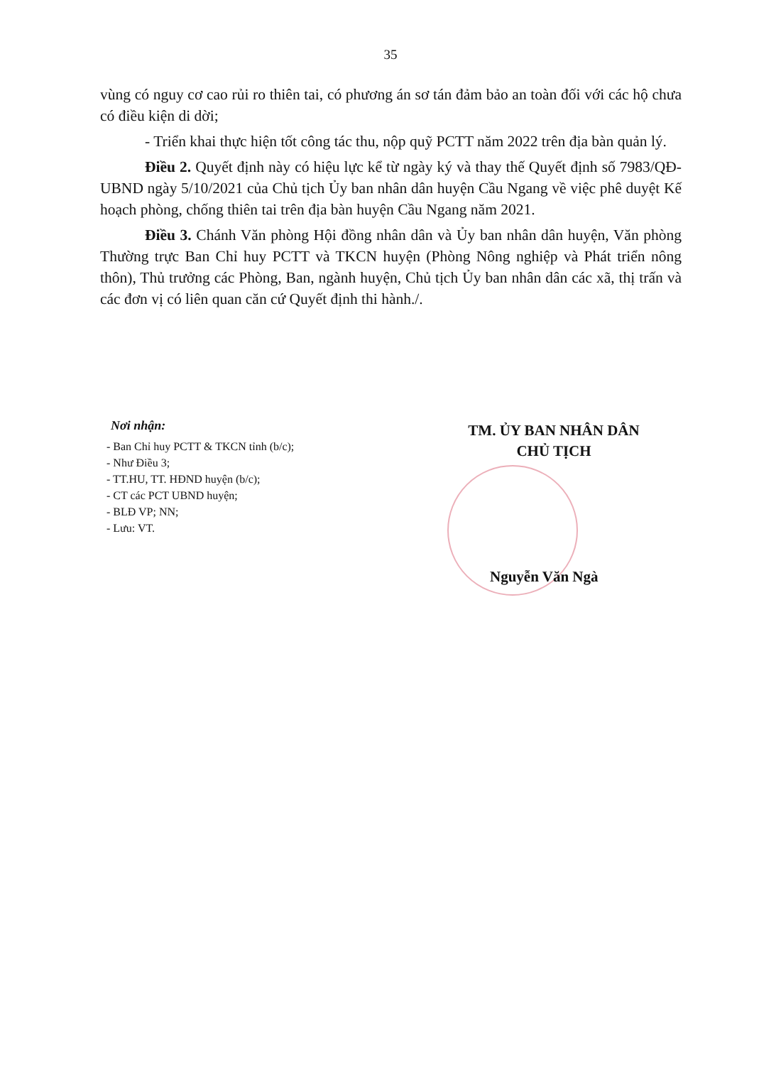35
vùng có nguy cơ cao rủi ro thiên tai, có phương án sơ tán đảm bảo an toàn đối với các hộ chưa có điều kiện di dời;
- Triển khai thực hiện tốt công tác thu, nộp quỹ PCTT năm 2022 trên địa bàn quản lý.
Điều 2. Quyết định này có hiệu lực kể từ ngày ký và thay thế Quyết định số 7983/QĐ-UBND ngày 5/10/2021 của Chủ tịch Ủy ban nhân dân huyện Cầu Ngang về việc phê duyệt Kế hoạch phòng, chống thiên tai trên địa bàn huyện Cầu Ngang năm 2021.
Điều 3. Chánh Văn phòng Hội đồng nhân dân và Ủy ban nhân dân huyện, Văn phòng Thường trực Ban Chỉ huy PCTT và TKCN huyện (Phòng Nông nghiệp và Phát triển nông thôn), Thủ trưởng các Phòng, Ban, ngành huyện, Chủ tịch Ủy ban nhân dân các xã, thị trấn và các đơn vị có liên quan căn cứ Quyết định thi hành./.
Nơi nhận:
- Ban Chỉ huy PCTT & TKCN tỉnh (b/c);
- Như Điều 3;
- TT.HU, TT. HĐND huyện (b/c);
- CT các PCT UBND huyện;
- BLĐ VP; NN;
- Lưu: VT.
TM. ỦY BAN NHÂN DÂN
CHỦ TỊCH
Nguyễn Văn Ngà